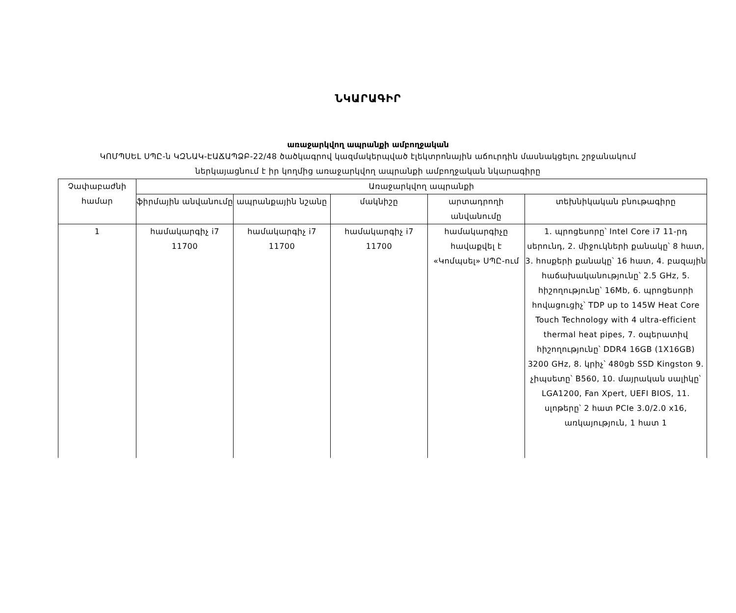ՆԿԱՐԱԳԻՐ
առաջարկվող ապրանքի ամբողջական
ԿՈՄՊՍԵԼ ՍՊԸ-ն ԿԶՆԱԿ-ԷԱՃԱՊՁԲ-22/48 ծածկագրով կազմակերպված էլեկտրոնային աճուրդին մասնակցելու շրջանակում
ներկայացնում է իր կողմից առաջարկվող ապրանքի ամբողջական նկարագիրը
| Չափաբաժնի համար | Առաջարկվող ապրանքի | | | | |
| --- | --- | --- | --- | --- | --- |
| | ֆիրմային անվանումը | ապրանքային նշանը | մակնիշը | արտադրողի անվանումը | տեխնիկական բնութագիրը |
| 1 | համակարգիչ i7 11700 | համակարգիչ i7 11700 | համակարգիչ i7 11700 | համակարգիչը հավաքվել է «Կոմպսել» ՍՊԸ-ում | 1. պրոցեսորը՝ Intel Core i7 11-րդ սերունդ, 2. միջուկների քանակը՝ 8 հատ, 3. հոսքերի քանակը՝ 16 հատ, 4. բազային հաճախականությունը՝ 2.5 GHz, 5. հիշողությունը՝ 16Mb, 6. պրոցեսորի հովացուցիչ՝ TDP up to 145W Heat Core Touch Technology with 4 ultra-efficient thermal heat pipes, 7. օպերատիվ հիշողությունը՝ DDR4 16GB (1X16GB) 3200 GHz, 8. կրիչ՝ 480gb SSD Kingston 9. չիպսետը՝ B560, 10. մայրական սալիկը՝ LGA1200, Fan Xpert, UEFI BIOS, 11. սլոթերը՝ 2 հատ PCIe 3.0/2.0 x16, առկայություն, 1 հատ 1 |